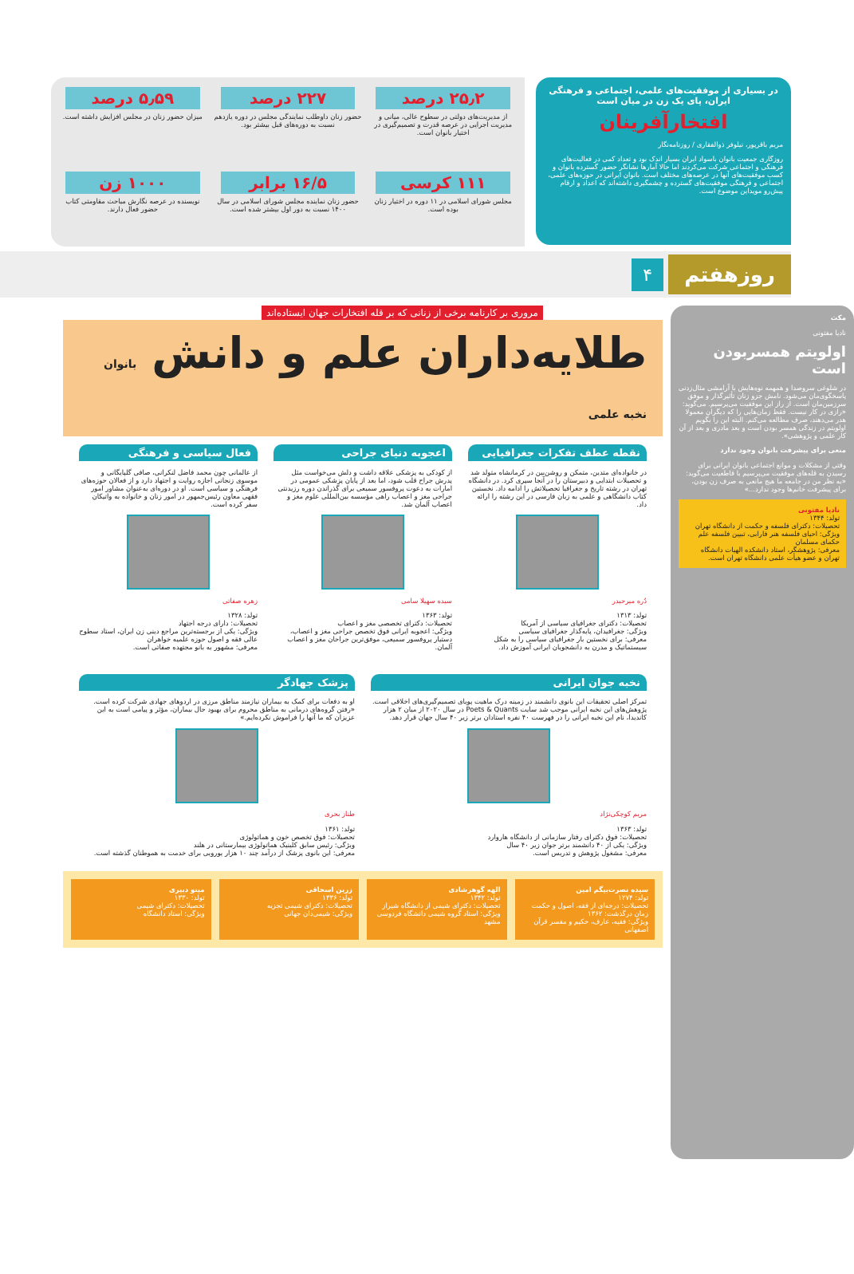در بسیاری از موفقیت‌های علمی، اجتماعی و فرهنگی ایران، پای یک زن در میان است
افتخارآفرینان
مریم باقرپور، نیلوفر ذوالفقاری / روزنامه‌نگار
روزگاری جمعیت بانوان باسواد ایران بسیار اندک بود و تعداد کمی در فعالیت‌های فرهنگی و اجتماعی شرکت می‌کردند اما حالا آمارها نشانگر حضور گسترده بانوان و کسب موفقیت‌های آنها در عرصه‌های مختلف است. بانوان ایرانی در حوزه‌های علمی، اجتماعی و فرهنگی موفقیت‌های گسترده و چشمگیری داشته‌اند که اعداد و ارقام پیش‌رو مویداین موضوع است.
۲۵٫۲ درصد
از مدیریت‌های دولتی در سطوح عالی، میانی و مدیریت اجرایی در عرصه قدرت و تصمیم‌گیری در اختیار بانوان است.
۲۲۷ درصد
حضور زنان داوطلب نمایندگی مجلس در دوره یازدهم نسبت به دوره‌های قبل بیشتر بود.
۵٫۵۹ درصد
میزان حضور زنان در مجلس افزایش داشته است.
۱۱۱ کرسی
مجلس شورای اسلامی در ۱۱ دوره در اختیار زنان بوده است.
۱۶/۵ برابر
حضور زنان نماینده مجلس شورای اسلامی در سال ۱۴۰۰ نسبت به دور اول بیشتر شده است.
۱۰۰۰ زن
نویسنده در عرصه نگارش مباحث مقاومتی کتاب حضور فعال دارند.
روزهفتم
۴
مکث
نادیا مفتونی
اولویتم همسربودن است
در شلوغی سروصدا و همهمه نوه‌هایش با آرامشی مثال‌زدنی پاسخگوی‌مان می‌شود. نامش جزو زنان تأثیرگذار و موفق سرزمین‌مان است. از راز این موفقیت می‌پرسیم. می‌گوید: «رازی در کار نیست. فقط زمان‌هایی را که دیگران معمولا هدر می‌دهند، صرف مطالعه می‌کنم. البته این را بگویم اولویتم در زندگی همسر بودن است و بعد مادری و بعد از آن کار علمی و پژوهشی».
منعی برای پیشرفت بانوان وجود ندارد
وقتی از مشکلات و موانع اجتماعی بانوان ایرانی برای رسیدن به قله‌های موفقیت می‌پرسیم با قاطعیت می‌گوید: «به نظر من در جامعه ما هیچ مانعی به صرف زن بودن، برای پیشرفت خانم‌ها وجود ندارد...»
نادیا مفتونی
تولد: ۱۳۴۴
تحصیلات: دکترای فلسفه و حکمت از دانشگاه تهران
ویژگی: احیای فلسفه هنر فارابی، تبیین فلسفه علم حکمای مسلمان
معرفی: پژوهشگر، استاد دانشکده الهیات دانشگاه تهران و عضو هیأت علمی دانشگاه تهران است.
مروری بر کارنامه برخی از زنانی که بر قله افتخارات جهان ایستاده‌اند
طلایه‌داران علم و دانش بانوان نخبه علمی
نقطه عطف تفکرات جغرافیایی
در خانواده‌ای متدین، متمکن و روشن‌بین در کرمانشاه متولد شد و تحصیلات ابتدایی و دبیرستان را در آنجا سپری کرد. در دانشگاه تهران در رشته تاریخ و جغرافیا تحصیلاتش را ادامه داد. نخستین کتاب دانشگاهی و علمی به زبان فارسی در این رشته را ارائه داد.
دُره میرحیدر
تولد: ۱۳۱۳
تحصیلات: دکترای جغرافیای سیاسی از آمریکا
ویژگی: جغرافیدان، پایه‌گذار جغرافیای سیاسی
معرفی: برای نخستین بار جغرافیای سیاسی را به شکل سیستماتیک و مدرن به دانشجویان ایرانی آموزش داد.
اعجوبه دنیای جراحی
از کودکی به پزشکی علاقه داشت و دلش می‌خواست مثل پدرش جراح قلب شود، اما بعد از پایان پزشکی عمومی در امارات به دعوت پروفسور سمیعی برای گذراندن دوره رزیدنتی جراحی مغز و اعصاب راهی مؤسسه بین‌المللی علوم مغز و اعصاب آلمان شد.
سیده سهیلا سامی
تولد: ۱۳۶۳
تحصیلات: دکترای تخصصی مغز و اعصاب
ویژگی: اعجوبه ایرانی فوق تخصص جراحی مغز و اعصاب، دستیار پروفسور سمیعی، موفق‌ترین جراحان مغز و اعصاب آلمان.
فعال سیاسی و فرهنگی
از عالمانی چون محمد فاضل لنکرانی، صافی گلپایگانی و موسوی زنجانی اجازه روایت و اجتهاد دارد و از فعالان حوزه‌های فرهنگی و سیاسی است. او در دوره‌ای به‌عنوان مشاور امور فقهی معاون رئیس‌جمهور در امور زنان و خانواده به واتیکان سفر کرده است.
زهره صفاتی
تولد: ۱۳۲۸
تحصیلات: دارای درجه اجتهاد
ویژگی: یکی از برجسته‌ترین مراجع دینی زن ایران، استاد سطوح عالی فقه و اصول حوزه علمیه خواهران
معرفی: مشهور به بانو مجتهده صفاتی است.
نخبه جوان ایرانی
تمرکز اصلی تحقیقات این بانوی دانشمند در زمینه درک ماهیت پویای تصمیم‌گیری‌های اخلاقی است. پژوهش‌های این نخبه ایرانی موجب شد سایت Poets & Quants در سال ۲۰۲۰ از میان ۲ هزار کاندیدا، نام این نخبه ایرانی را در فهرست ۴۰ نفره استادان برتر زیر ۴۰ سال جهان قرار دهد.
مریم کوچکی‌نژاد
تولد: ۱۳۶۳
تحصیلات: فوق دکترای رفتار سازمانی از دانشگاه هاروارد
ویژگی: یکی از ۴۰ دانشمند برتر جوان زیر ۴۰ سال
معرفی: مشغول پژوهش و تدریس است.
پزشک جهادگر
او به دفعات برای کمک به بیماران نیازمند مناطق مرزی در اردوهای جهادی شرکت کرده است. «رفتن گروه‌های درمانی به مناطق محروم برای بهبود حال بیماران، مؤثر و پیامی است به این عزیزان که ما آنها را فراموش نکرده‌ایم.»
طناز بحری
تولد: ۱۳۶۱
تحصیلات: فوق تخصص خون و هماتولوژی
ویژگی: رئیس سابق کلینیک هماتولوژی بیمارستانی در هلند
معرفی: این بانوی پزشک از درآمد چند ۱۰ هزار یورویی برای خدمت به هموطنان گذشته است.
سیده نصرت‌بیگم امین
تولد: ۱۲۷۴
تحصیلات: درجه‌ای از فقه، اصول و حکمت
زمان درگذشت: ۱۳۶۲
ویژگی: فقیه، عارف، حکیم و مفسر قرآن اصفهانی
الهه گوهرشادی
تولد: ۱۳۴۲
تحصیلات: دکترای شیمی از دانشگاه شیراز
ویژگی: استاد گروه شیمی دانشگاه فردوسی مشهد
زرین اسحاقی
تولد: ۱۳۳۶
تحصیلات: دکترای شیمی تجزیه
ویژگی: شیمی‌دان جهانی
مینو دبیری
تولد: ۱۳۳۰
تحصیلات: دکترای شیمی
ویژگی: استاد دانشگاه